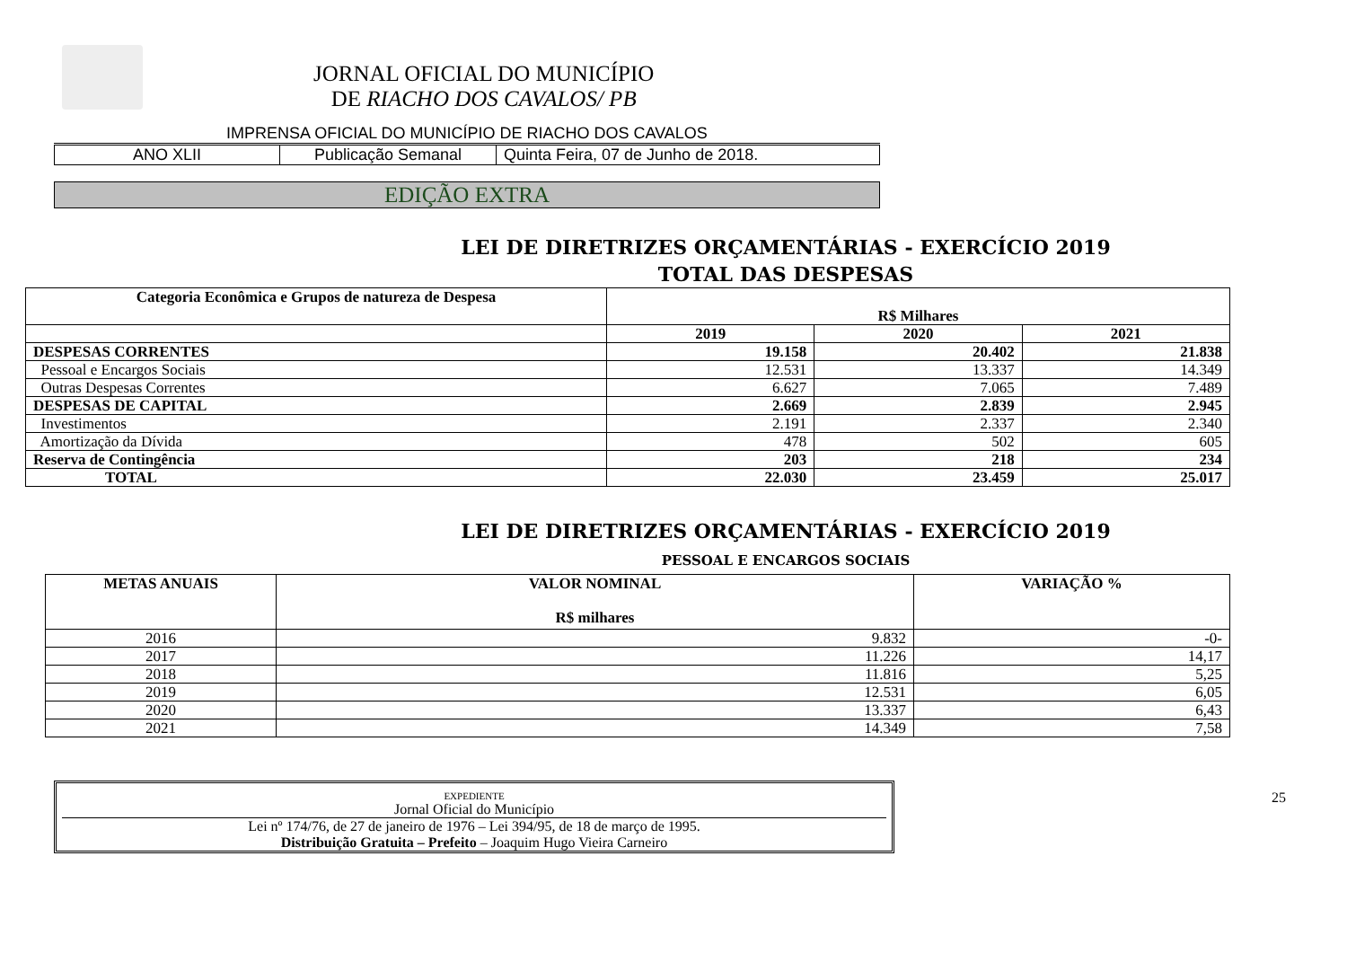JORNAL OFICIAL DO MUNICÍPIO
DE RIACHO DOS CAVALOS/ PB
IMPRENSA OFICIAL DO MUNICÍPIO DE RIACHO DOS CAVALOS
| ANO XLII | Publicação Semanal | Quinta Feira, 07 de Junho de 2018. |
EDIÇÃO EXTRA
LEI DE DIRETRIZES ORÇAMENTÁRIAS - EXERCÍCIO 2019
TOTAL DAS DESPESAS
| Categoria Econômica e Grupos de natureza de Despesa | R$ Milhares | | |
| --- | --- | --- | --- |
| | 2019 | 2020 | 2021 |
| DESPESAS CORRENTES | 19.158 | 20.402 | 21.838 |
| Pessoal e Encargos Sociais | 12.531 | 13.337 | 14.349 |
| Outras Despesas Correntes | 6.627 | 7.065 | 7.489 |
| DESPESAS DE CAPITAL | 2.669 | 2.839 | 2.945 |
| Investimentos | 2.191 | 2.337 | 2.340 |
| Amortização da Dívida | 478 | 502 | 605 |
| Reserva de Contingência | 203 | 218 | 234 |
| TOTAL | 22.030 | 23.459 | 25.017 |
LEI DE DIRETRIZES ORÇAMENTÁRIAS - EXERCÍCIO 2019
PESSOAL E ENCARGOS SOCIAIS
| METAS ANUAIS | VALOR NOMINAL R$ milhares | VARIAÇÃO % |
| --- | --- | --- |
| 2016 | 9.832 | -0- |
| 2017 | 11.226 | 14,17 |
| 2018 | 11.816 | 5,25 |
| 2019 | 12.531 | 6,05 |
| 2020 | 13.337 | 6,43 |
| 2021 | 14.349 | 7,58 |
EXPEDIENTE
Jornal Oficial do Município
Lei nº 174/76, de 27 de janeiro de 1976 – Lei 394/95, de 18 de março de 1995.
Distribuição Gratuita – Prefeito – Joaquim Hugo Vieira Carneiro
25